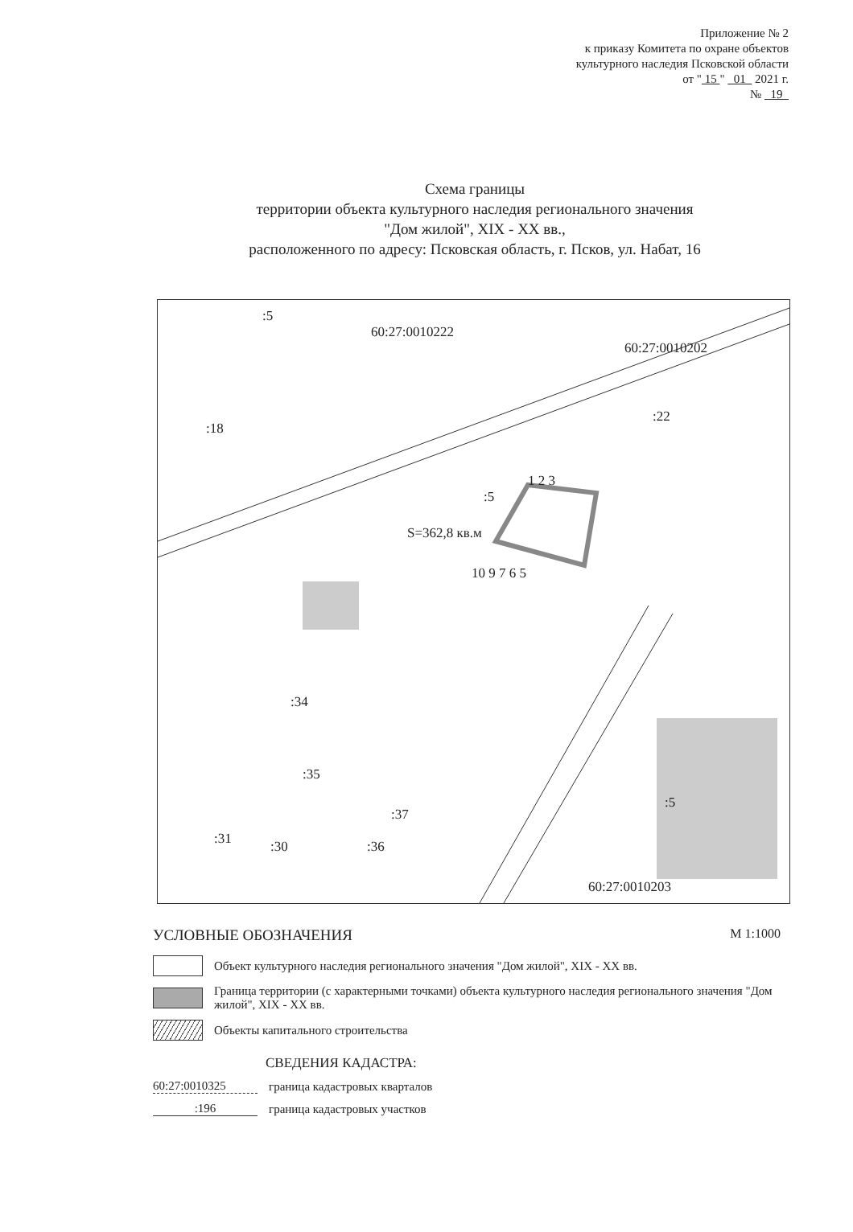Приложение № 2
к приказу Комитета по охране объектов
культурного наследия Псковской области
от " 15 " 01 2021 г.
№ 19
Схема границы
территории объекта культурного наследия регионального значения
"Дом жилой", XIX - XX вв.,
расположенного по адресу: Псковская область, г. Псков, ул. Набат, 16
60:27:0010222
60:27:0010202
:5
:18
:22
:5
S=362,8 кв.м
1 2 3
10 9 7 6 5
:34
:35
:37
:31 :30 :36
:5
60:27:0010203
УСЛОВНЫЕ ОБОЗНАЧЕНИЯ М 1:1000
Объект культурного наследия регионального значения "Дом жилой", XIX - XX вв.
Граница территории (с характерными точками) объекта культурного наследия регионального значения "Дом жилой", XIX - XX вв.
Объекты капитального строительства
СВЕДЕНИЯ КАДАСТРА:
60:27:0010325 граница кадастровых кварталов
:196 граница кадастровых участков